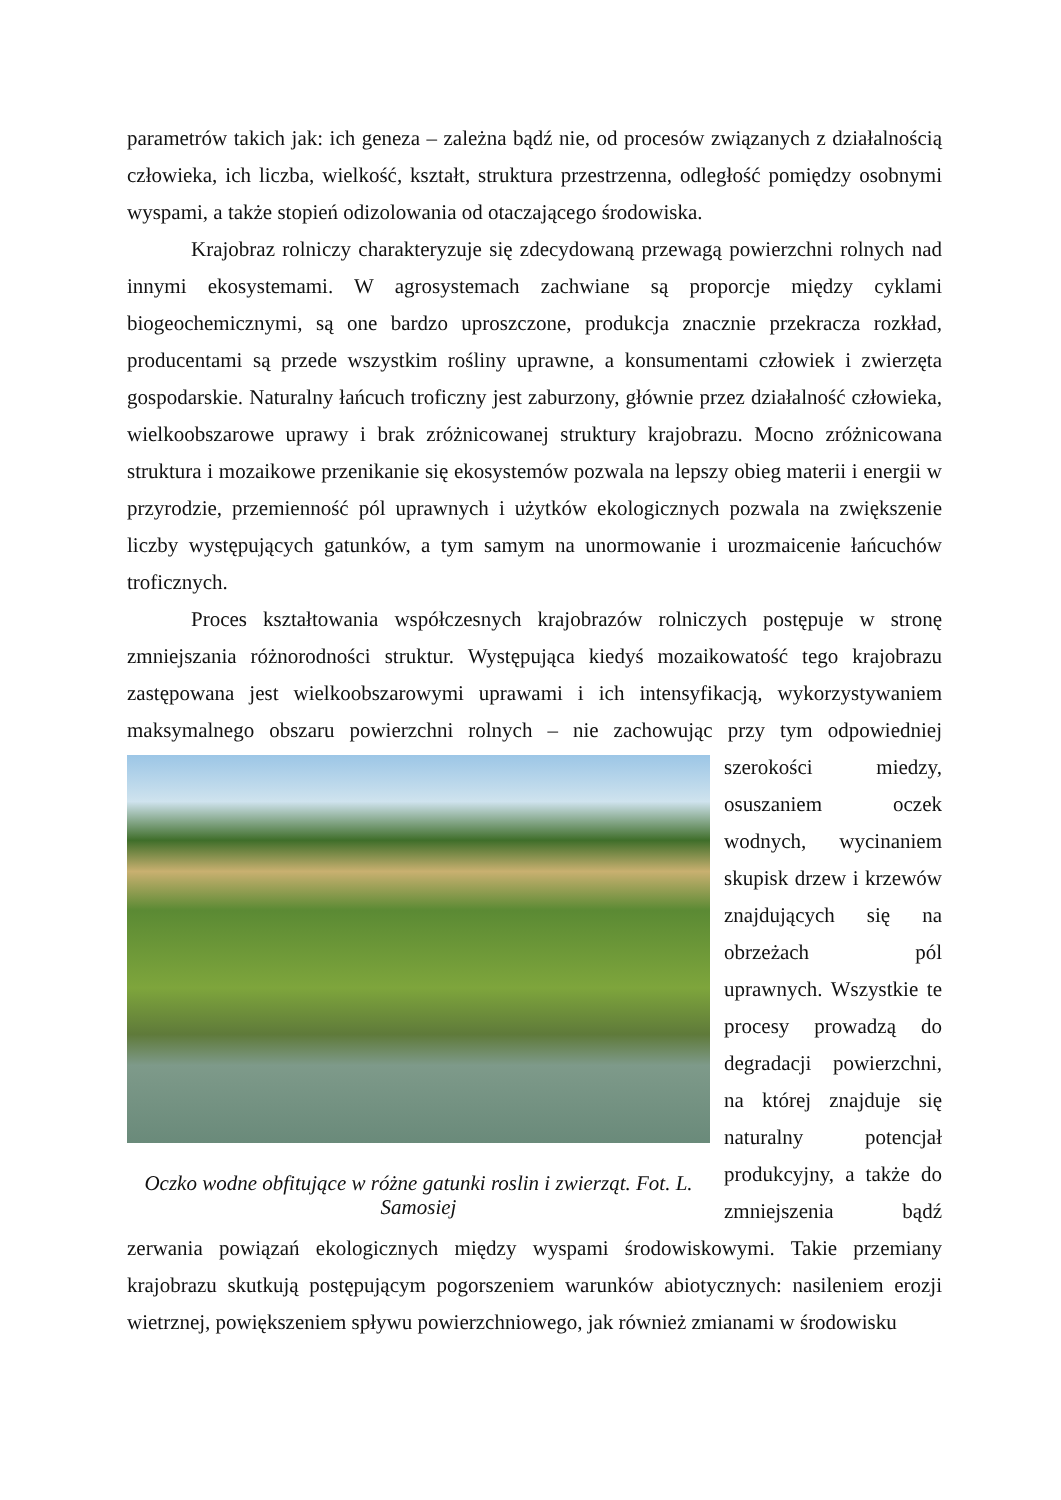parametrów takich jak: ich geneza – zależna bądź nie, od procesów związanych z działalnością człowieka, ich liczba, wielkość, kształt, struktura przestrzenna, odległość pomiędzy osobnymi wyspami, a także stopień odizolowania od otaczającego środowiska.
Krajobraz rolniczy charakteryzuje się zdecydowaną przewagą powierzchni rolnych nad innymi ekosystemami. W agrosystemach zachwiane są proporcje między cyklami biogeochemicznymi, są one bardzo uproszczone, produkcja znacznie przekracza rozkład, producentami są przede wszystkim rośliny uprawne, a konsumentami człowiek i zwierzęta gospodarskie. Naturalny łańcuch troficzny jest zaburzony, głównie przez działalność człowieka, wielkoobszarowe uprawy i brak zróżnicowanej struktury krajobrazu. Mocno zróżnicowana struktura i mozaikowe przenikanie się ekosystemów pozwala na lepszy obieg materii i energii w przyrodzie, przemienność pól uprawnych i użytków ekologicznych pozwala na zwiększenie liczby występujących gatunków, a tym samym na unormowanie i urozmaicenie łańcuchów troficznych.
Proces kształtowania współczesnych krajobrazów rolniczych postępuje w stronę zmniejszania różnorodności struktur. Występująca kiedyś mozaikowatość tego krajobrazu zastępowana jest wielkoobszarowymi uprawami i ich intensyfikacją, wykorzystywaniem maksymalnego obszaru powierzchni rolnych – nie zachowując przy tym odpowiedniej Oczko wodne obfitujące w różne gatunki roslin i zwierząt. Fot. L. Samosiej szerokości miedzy, osuszaniem oczek wodnych, wycinaniem skupisk drzew i krzewów znajdujących się na obrzeżach pól uprawnych. Wszystkie te procesy prowadzą do degradacji powierzchni, na której znajduje się naturalny potencjał produkcyjny, a także do zmniejszenia bądź zerwania powiązań ekologicznych między wyspami środowiskowymi. Takie przemiany krajobrazu skutkują postępującym pogorszeniem warunków abiotycznych: nasileniem erozji wietrznej, powiększeniem spływu powierzchniowego, jak również zmianami w środowisku